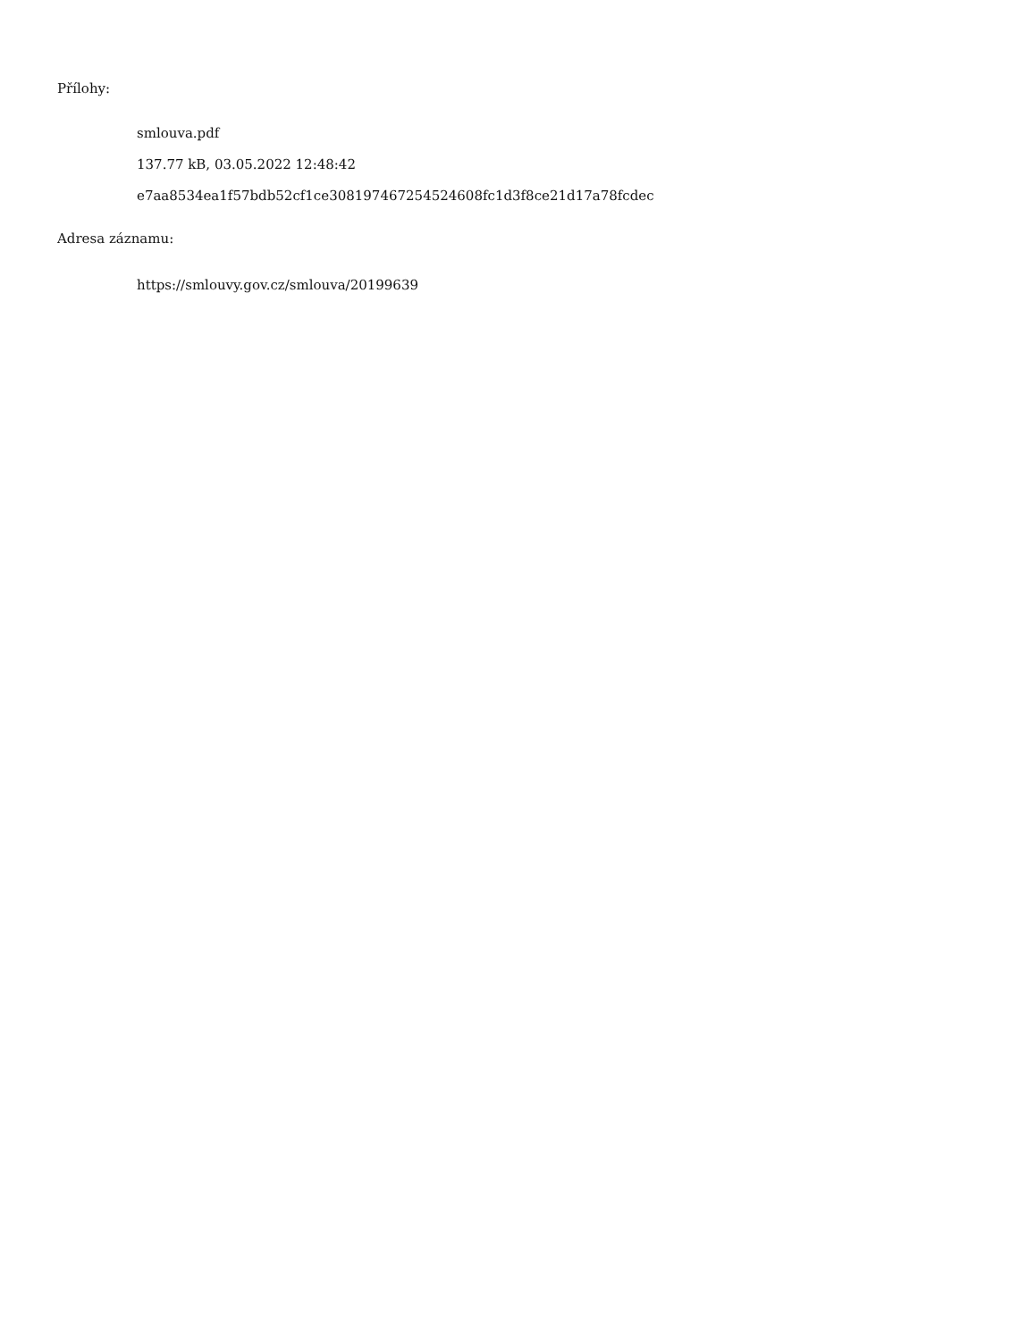Přílohy:
smlouva.pdf
137.77 kB, 03.05.2022 12:48:42
e7aa8534ea1f57bdb52cf1ce308197467254524608fc1d3f8ce21d17a78fcdec
Adresa záznamu:
https://smlouvy.gov.cz/smlouva/20199639